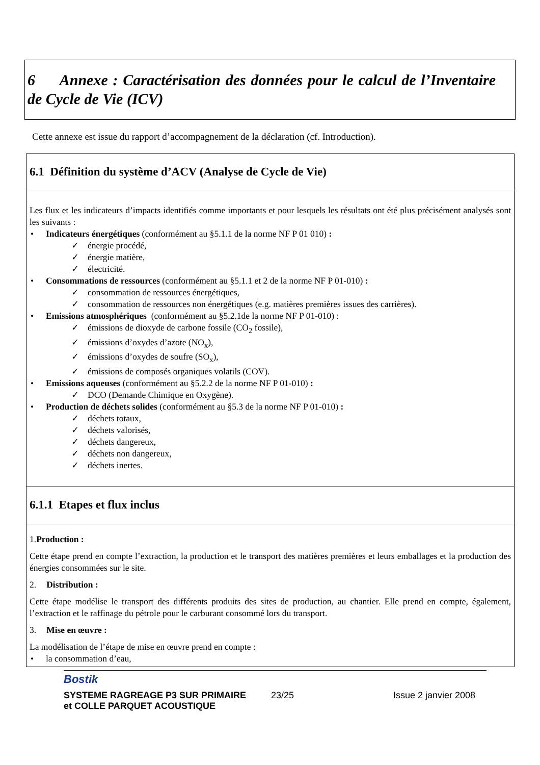6 Annexe : Caractérisation des données pour le calcul de l’Inventaire de Cycle de Vie (ICV)
Cette annexe est issue du rapport d’accompagnement de la déclaration (cf. Introduction).
6.1 Définition du système d’ACV (Analyse de Cycle de Vie)
Les flux et les indicateurs d’impacts identifiés comme importants et pour lesquels les résultats ont été plus précisément analysés sont les suivants :
• Indicateurs énergétiques (conformément au §5.1.1 de la norme NF P 01 010) :
✓ énergie procédé,
✓ énergie matière,
✓ électricité.
• Consommations de ressources (conformément au §5.1.1 et 2 de la norme NF P 01-010) :
✓ consommation de ressources énergétiques,
✓ consommation de ressources non énergétiques (e.g. matières premières issues des carrières).
• Emissions atmosphériques (conformément au §5.2.1de la norme NF P 01-010) :
✓ émissions de dioxyde de carbone fossile (CO<sub>2</sub> fossile),
✓ émissions d’oxydes d’azote (NO<sub>x</sub>),
✓ émissions d’oxydes de soufre (SO<sub>x</sub>),
✓ émissions de composés organiques volatils (COV).
• Emissions aqueuses (conformément au §5.2.2 de la norme NF P 01-010) :
✓ DCO (Demande Chimique en Oxygène).
• Production de déchets solides (conformément au §5.3 de la norme NF P 01-010) :
✓ déchets totaux,
✓ déchets valorisés,
✓ déchets dangereux,
✓ déchets non dangereux,
✓ déchets inertes.
6.1.1 Etapes et flux inclus
1.Production :
Cette étape prend en compte l’extraction, la production et le transport des matières premières et leurs emballages et la production des énergies consommées sur le site.
2. Distribution :
Cette étape modélise le transport des différents produits des sites de production, au chantier. Elle prend en compte, également, l’extraction et le raffinage du pétrole pour le carburant consommé lors du transport.
3. Mise en œuvre :
La modélisation de l’étape de mise en œuvre prend en compte :
• la consommation d’eau,
Bostik
SYSTEME RAGREAGE P3 SUR PRIMAIRE
et COLLE PARQUET ACOUSTIQUE 23/25 Issue 2 janvier 2008